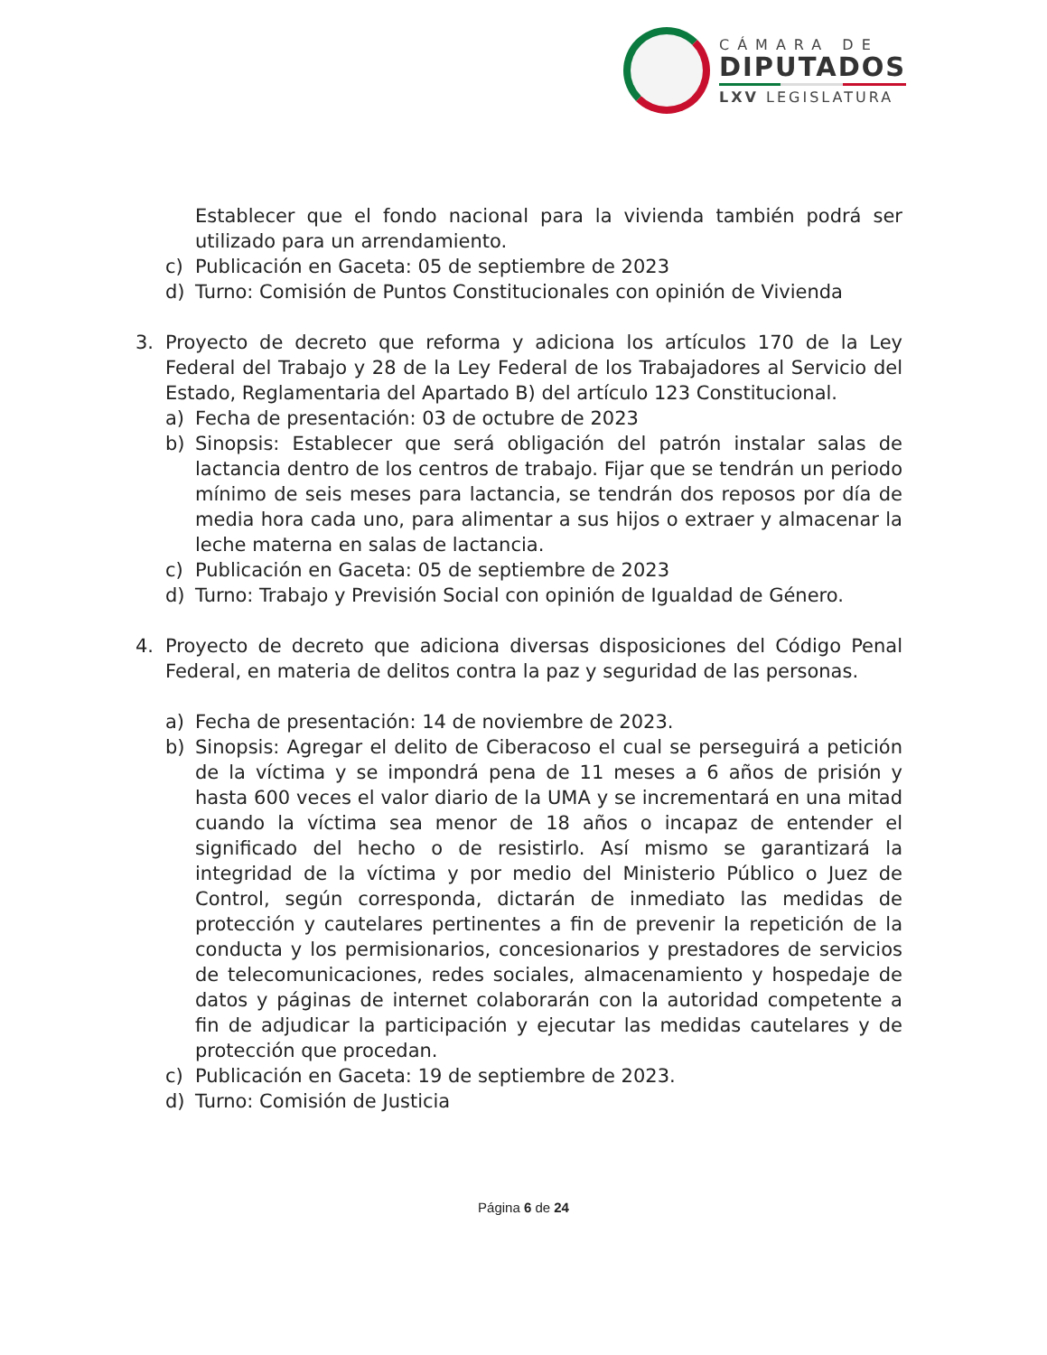CÁMARA DE
DIPUTADOS
LXV LEGISLATURA
Establecer que el fondo nacional para la vivienda también podrá ser utilizado para un arrendamiento.
c) Publicación en Gaceta: 05 de septiembre de 2023
d) Turno: Comisión de Puntos Constitucionales con opinión de Vivienda
3. Proyecto de decreto que reforma y adiciona los artículos 170 de la Ley Federal del Trabajo y 28 de la Ley Federal de los Trabajadores al Servicio del Estado, Reglamentaria del Apartado B) del artículo 123 Constitucional.
a) Fecha de presentación: 03 de octubre de 2023
b) Sinopsis: Establecer que será obligación del patrón instalar salas de lactancia dentro de los centros de trabajo. Fijar que se tendrán un periodo mínimo de seis meses para lactancia, se tendrán dos reposos por día de media hora cada uno, para alimentar a sus hijos o extraer y almacenar la leche materna en salas de lactancia.
c) Publicación en Gaceta: 05 de septiembre de 2023
d) Turno: Trabajo y Previsión Social con opinión de Igualdad de Género.
4. Proyecto de decreto que adiciona diversas disposiciones del Código Penal Federal, en materia de delitos contra la paz y seguridad de las personas.
a) Fecha de presentación: 14 de noviembre de 2023.
b) Sinopsis: Agregar el delito de Ciberacoso el cual se perseguirá a petición de la víctima y se impondrá pena de 11 meses a 6 años de prisión y hasta 600 veces el valor diario de la UMA y se incrementará en una mitad cuando la víctima sea menor de 18 años o incapaz de entender el significado del hecho o de resistirlo. Así mismo se garantizará la integridad de la víctima y por medio del Ministerio Público o Juez de Control, según corresponda, dictarán de inmediato las medidas de protección y cautelares pertinentes a fin de prevenir la repetición de la conducta y los permisionarios, concesionarios y prestadores de servicios de telecomunicaciones, redes sociales, almacenamiento y hospedaje de datos y páginas de internet colaborarán con la autoridad competente a fin de adjudicar la participación y ejecutar las medidas cautelares y de protección que procedan.
c) Publicación en Gaceta: 19 de septiembre de 2023.
d) Turno: Comisión de Justicia
Página 6 de 24